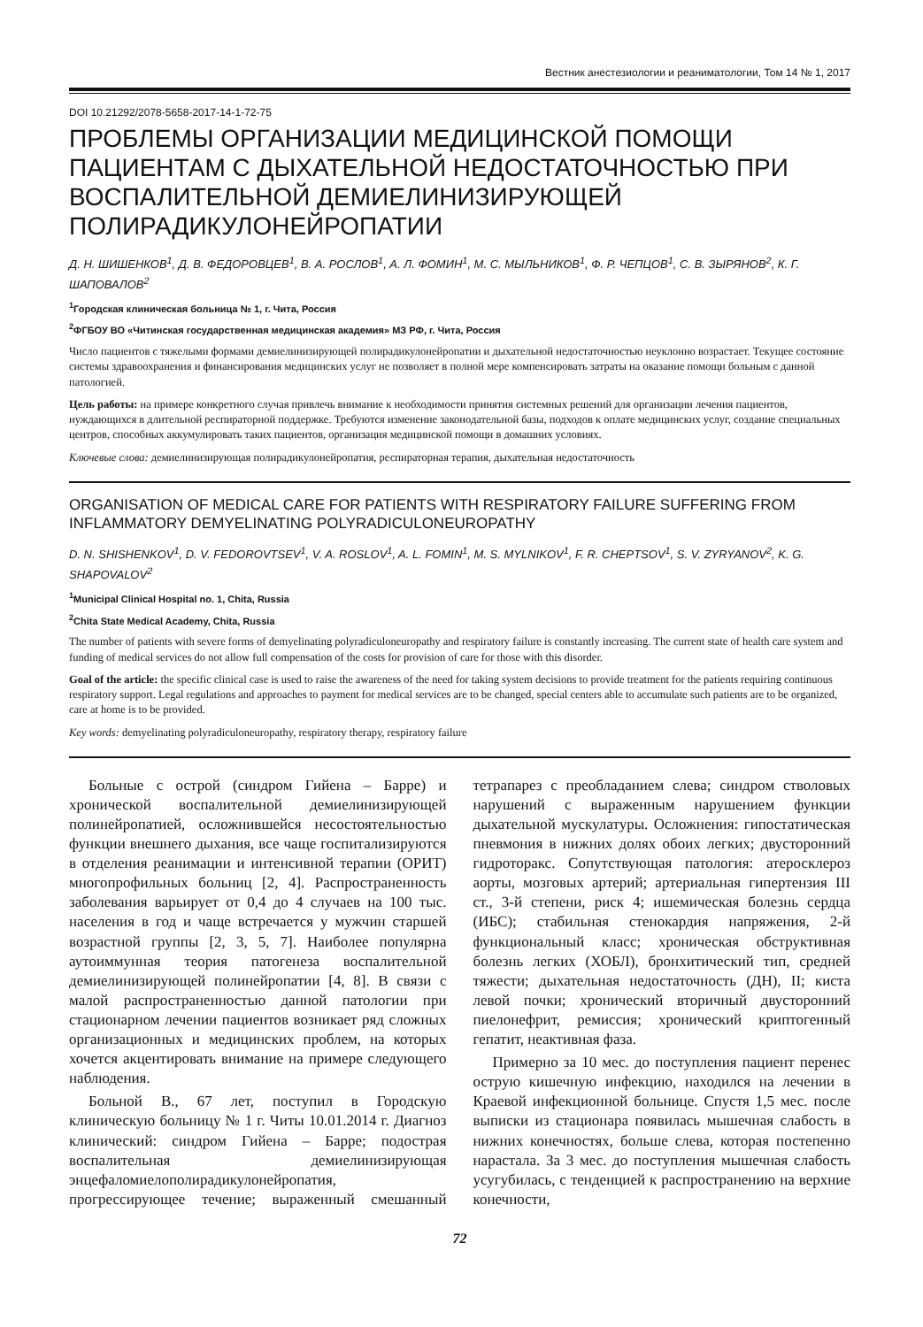Вестник анестезиологии и реаниматологии, Том 14 № 1, 2017
DOI 10.21292/2078-5658-2017-14-1-72-75
ПРОБЛЕМЫ ОРГАНИЗАЦИИ МЕДИЦИНСКОЙ ПОМОЩИ ПАЦИЕНТАМ С ДЫХАТЕЛЬНОЙ НЕДОСТАТОЧНОСТЬЮ ПРИ ВОСПАЛИТЕЛЬНОЙ ДЕМИЕЛИНИЗИРУЮЩЕЙ ПОЛИРАДИКУЛОНЕЙРОПАТИИ
Д. Н. ШИШЕНКОВ<sup>1</sup>, Д. В. ФЕДОРОВЦЕВ<sup>1</sup>, В. А. РОСЛОВ<sup>1</sup>, А. Л. ФОМИН<sup>1</sup>, М. С. МЫЛЬНИКОВ<sup>1</sup>, Ф. Р. ЧЕПЦОВ<sup>1</sup>, С. В. ЗЫРЯНОВ<sup>2</sup>, К. Г. ШАПОВАЛОВ<sup>2</sup>
<sup>1</sup> Городская клиническая больница № 1, г. Чита, Россия
<sup>2</sup> ФГБОУ ВО «Читинская государственная медицинская академия» МЗ РФ, г. Чита, Россия
Число пациентов с тяжелыми формами демиелинизирующей полирадикулонейропатии и дыхательной недостаточностью неуклонно возрастает. Текущее состояние системы здравоохранения и финансирования медицинских услуг не позволяет в полной мере компенсировать затраты на оказание помощи больным с данной патологией.
Цель работы: на примере конкретного случая привлечь внимание к необходимости принятия системных решений для организации лечения пациентов, нуждающихся в длительной респираторной поддержке. Требуются изменение законодательной базы, подходов к оплате медицинских услуг, создание специальных центров, способных аккумулировать таких пациентов, организация медицинской помощи в домашних условиях.
Ключевые слова: демиелинизирующая полирадикулонейропатия, респираторная терапия, дыхательная недостаточность
ORGANISATION OF MEDICAL CARE FOR PATIENTS WITH RESPIRATORY FAILURE SUFFERING FROM INFLAMMATORY DEMYELINATING POLYRADICULONEUROPATHY
D. N. SHISHENKOV<sup>1</sup>, D. V. FEDOROVTSEV<sup>1</sup>, V. A. ROSLOV<sup>1</sup>, A. L. FOMIN<sup>1</sup>, M. S. MYLNIKOV<sup>1</sup>, F. R. CHEPTSOV<sup>1</sup>, S. V. ZYRYANOV<sup>2</sup>, K. G. SHAPOVALOV<sup>2</sup>
<sup>1</sup> Municipal Clinical Hospital no. 1, Chita, Russia
<sup>2</sup> Chita State Medical Academy, Chita, Russia
The number of patients with severe forms of demyelinating polyradiculoneuropathy and respiratory failure is constantly increasing. The current state of health care system and funding of medical services do not allow full compensation of the costs for provision of care for those with this disorder.
Goal of the article: the specific clinical case is used to raise the awareness of the need for taking system decisions to provide treatment for the patients requiring continuous respiratory support. Legal regulations and approaches to payment for medical services are to be changed, special centers able to accumulate such patients are to be organized, care at home is to be provided.
Key words: demyelinating polyradiculoneuropathy, respiratory therapy, respiratory failure
Больные с острой (синдром Гийена – Барре) и хронической воспалительной демиелинизирующей полинейропатией, осложнившейся несостоятельностью функции внешнего дыхания, все чаще госпитализируются в отделения реанимации и интенсивной терапии (ОРИТ) многопрофильных больниц [2, 4]. Распространенность заболевания варьирует от 0,4 до 4 случаев на 100 тыс. населения в год и чаще встречается у мужчин старшей возрастной группы [2, 3, 5, 7]. Наиболее популярна аутоиммунная теория патогенеза воспалительной демиелинизирующей полинейропатии [4, 8]. В связи с малой распространенностью данной патологии при стационарном лечении пациентов возникает ряд сложных организационных и медицинских проблем, на которых хочется акцентировать внимание на примере следующего наблюдения.
Больной В., 67 лет, поступил в Городскую клиническую больницу № 1 г. Читы 10.01.2014 г. Диагноз клинический: синдром Гийена – Барре; подострая воспалительная демиелинизирующая энцефаломиелополирадикулонейропатия, прогрессирующее течение; выраженный смешанный тетрапарез с преобладанием слева; синдром стволовых нарушений с выраженным нарушением функции дыхательной мускулатуры. Осложнения: гипостатическая пневмония в нижних долях обоих легких; двусторонний гидроторакс. Сопутствующая патология: атеросклероз аорты, мозговых артерий; артериальная гипертензия III ст., 3-й степени, риск 4; ишемическая болезнь сердца (ИБС); стабильная стенокардия напряжения, 2-й функциональный класс; хроническая обструктивная болезнь легких (ХОБЛ), бронхитический тип, средней тяжести; дыхательная недостаточность (ДН), II; киста левой почки; хронический вторичный двусторонний пиелонефрит, ремиссия; хронический криптогенный гепатит, неактивная фаза.
Примерно за 10 мес. до поступления пациент перенес острую кишечную инфекцию, находился на лечении в Краевой инфекционной больнице. Спустя 1,5 мес. после выписки из стационара появилась мышечная слабость в нижних конечностях, больше слева, которая постепенно нарастала. За 3 мес. до поступления мышечная слабость усугубилась, с тенденцией к распространению на верхние конечности,
72